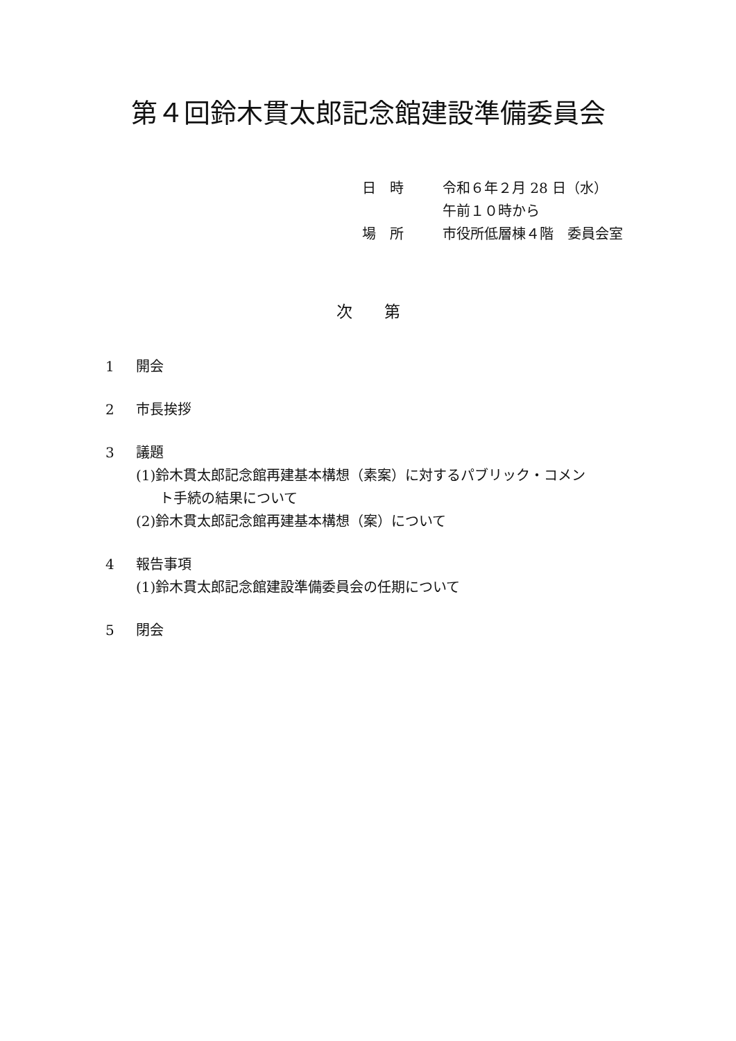第４回鈴木貫太郎記念館建設準備委員会
| 日 時 | 令和６年２月 28 日（水） 午前１０時から |
| 場 所 | 市役所低層棟４階 委員会室 |
次　　第
1 開会
2 市長挨拶
3 議題
(1)鈴木貫太郎記念館再建基本構想（素案）に対するパブリック・コメン
ト手続の結果について
(2)鈴木貫太郎記念館再建基本構想（案）について
4 報告事項
(1)鈴木貫太郎記念館建設準備委員会の任期について
5 閉会